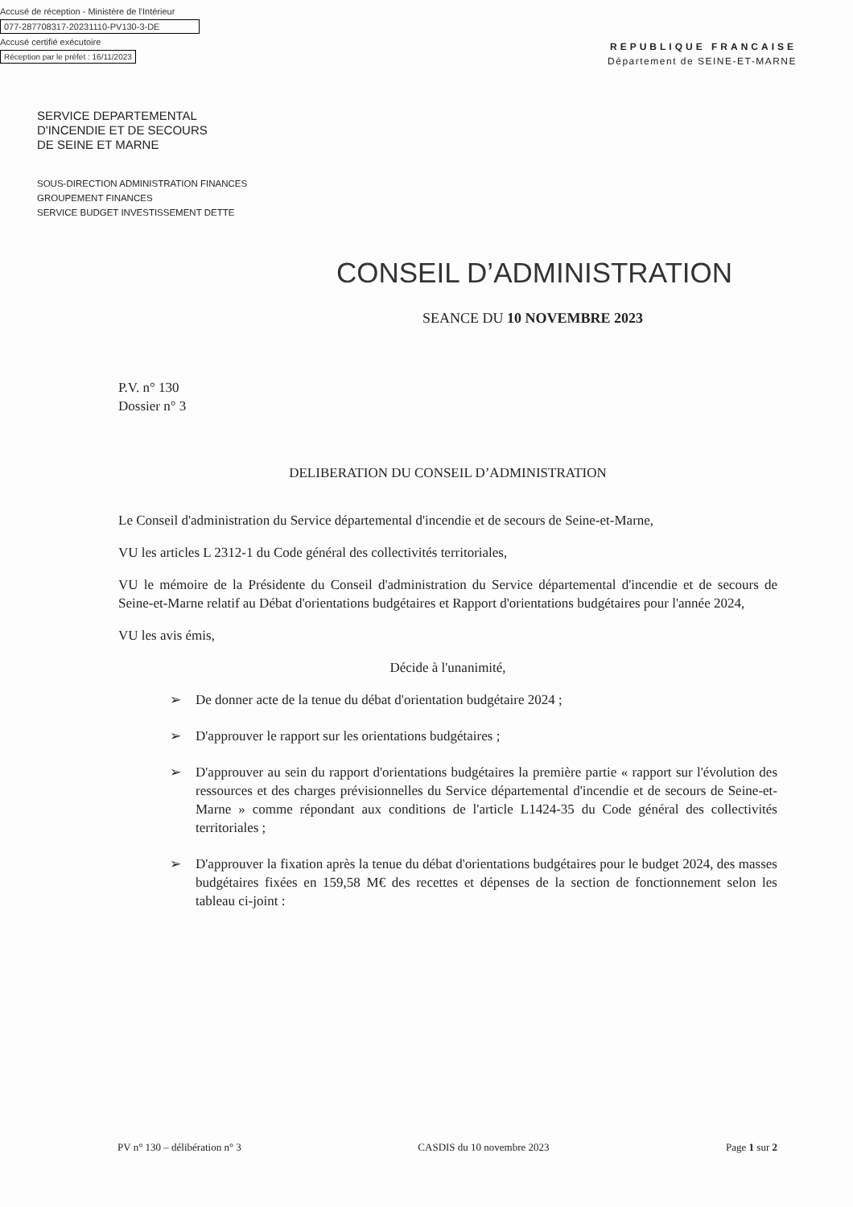Accusé de réception - Ministère de l'Intérieur
077-287708317-20231110-PV130-3-DE
Accusé certifié exécutoire
Réception par le préfet : 16/11/2023
REPUBLIQUE FRANCAISE
Département de SEINE-ET-MARNE
SERVICE DEPARTEMENTAL
D'INCENDIE ET DE SECOURS
DE SEINE ET MARNE
SOUS-DIRECTION ADMINISTRATION FINANCES
GROUPEMENT FINANCES
SERVICE BUDGET INVESTISSEMENT DETTE
CONSEIL D’ADMINISTRATION
SEANCE DU 10 NOVEMBRE 2023
P.V. n° 130
Dossier n° 3
DELIBERATION DU CONSEIL D’ADMINISTRATION
Le Conseil d'administration du Service départemental d'incendie et de secours de Seine-et-Marne,
VU les articles L 2312-1 du Code général des collectivités territoriales,
VU le mémoire de la Présidente du Conseil d'administration du Service départemental d'incendie et de secours de Seine-et-Marne relatif au Débat d'orientations budgétaires et Rapport d'orientations budgétaires pour l'année 2024,
VU les avis émis,
Décide à l'unanimité,
➢ De donner acte de la tenue du débat d'orientation budgétaire 2024 ;
➢ D'approuver le rapport sur les orientations budgétaires ;
➢ D'approuver au sein du rapport d'orientations budgétaires la première partie « rapport sur l'évolution des ressources et des charges prévisionnelles du Service départemental d'incendie et de secours de Seine-et-Marne » comme répondant aux conditions de l'article L1424-35 du Code général des collectivités territoriales ;
➢ D'approuver la fixation après la tenue du débat d'orientations budgétaires pour le budget 2024, des masses budgétaires fixées en 159,58 M€ des recettes et dépenses de la section de fonctionnement selon les tableau ci-joint :
PV n° 130 – délibération n° 3 CASDIS du 10 novembre 2023 Page 1 sur 2